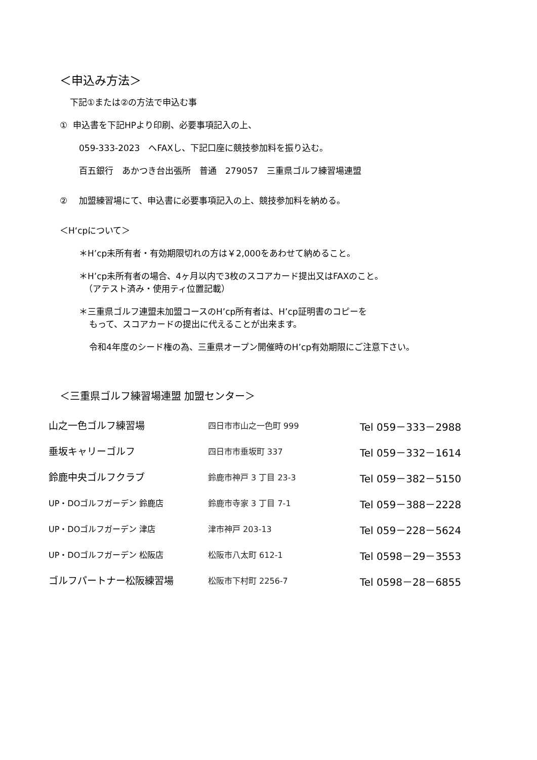＜申込み方法＞
下記①または②の方法で申込む事
① 申込書を下記HPより印刷、必要事項記入の上、
059-333-2023　へFAXし、下記口座に競技参加料を振り込む。
百五銀行　あかつき台出張所　普通　279057　三重県ゴルフ練習場連盟
②　 加盟練習場にて、申込書に必要事項記入の上、競技参加料を納める。
＜H‘cpについて＞
＊H’cp未所有者・有効期限切れの方は￥2,000をあわせて納めること。
＊H’cp未所有者の場合、4ヶ月以内で3枚のスコアカード提出又はFAXのこと。
（アテスト済み・使用ティ位置記載）
＊三重県ゴルフ連盟未加盟コースのH’cp所有者は、H’cp証明書のコピーを
もって、スコアカードの提出に代えることが出来ます。
令和4年度のシード権の為、三重県オープン開催時のH’cp有効期限にご注意下さい。
＜三重県ゴルフ練習場連盟 加盟センター＞
| 山之一色ゴルフ練習場 | 四日市市山之一色町 999 | Tel 059－333－2988 |
| 垂坂キャリーゴルフ | 四日市市垂坂町 337 | Tel 059－332－1614 |
| 鈴鹿中央ゴルフクラブ | 鈴鹿市神戸 3 丁目 23-3 | Tel 059－382－5150 |
| UP・DOゴルフガーデン 鈴鹿店 | 鈴鹿市寺家 3 丁目 7-1 | Tel 059－388－2228 |
| UP・DOゴルフガーデン 津店 | 津市神戸 203-13 | Tel 059－228－5624 |
| UP・DOゴルフガーデン 松阪店 | 松阪市八太町 612-1 | Tel 0598－29－3553 |
| ゴルフパートナー松阪練習場 | 松阪市下村町 2256-7 | Tel 0598－28－6855 |